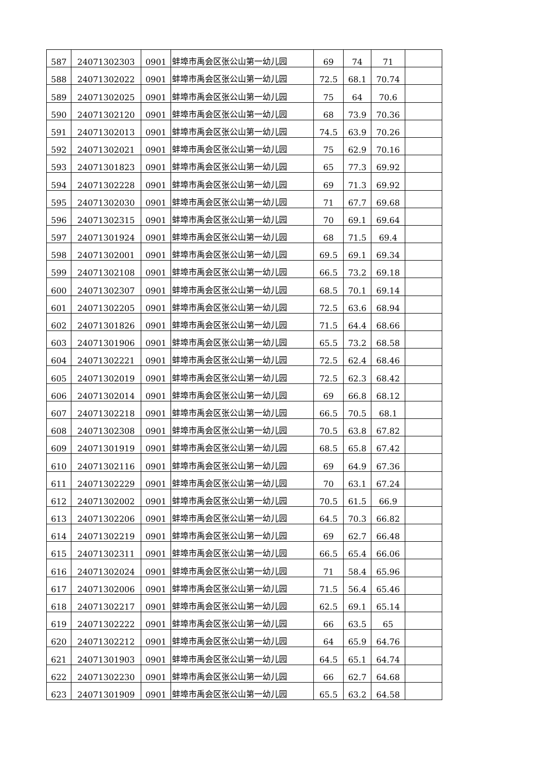| 587 | 24071302303 | 0901 | 蚌埠市禹会区张公山第一幼儿园 | 69 | 74 | 71 | |
| 588 | 24071302022 | 0901 | 蚌埠市禹会区张公山第一幼儿园 | 72.5 | 68.1 | 70.74 | |
| 589 | 24071302025 | 0901 | 蚌埠市禹会区张公山第一幼儿园 | 75 | 64 | 70.6 | |
| 590 | 24071302120 | 0901 | 蚌埠市禹会区张公山第一幼儿园 | 68 | 73.9 | 70.36 | |
| 591 | 24071302013 | 0901 | 蚌埠市禹会区张公山第一幼儿园 | 74.5 | 63.9 | 70.26 | |
| 592 | 24071302021 | 0901 | 蚌埠市禹会区张公山第一幼儿园 | 75 | 62.9 | 70.16 | |
| 593 | 24071301823 | 0901 | 蚌埠市禹会区张公山第一幼儿园 | 65 | 77.3 | 69.92 | |
| 594 | 24071302228 | 0901 | 蚌埠市禹会区张公山第一幼儿园 | 69 | 71.3 | 69.92 | |
| 595 | 24071302030 | 0901 | 蚌埠市禹会区张公山第一幼儿园 | 71 | 67.7 | 69.68 | |
| 596 | 24071302315 | 0901 | 蚌埠市禹会区张公山第一幼儿园 | 70 | 69.1 | 69.64 | |
| 597 | 24071301924 | 0901 | 蚌埠市禹会区张公山第一幼儿园 | 68 | 71.5 | 69.4 | |
| 598 | 24071302001 | 0901 | 蚌埠市禹会区张公山第一幼儿园 | 69.5 | 69.1 | 69.34 | |
| 599 | 24071302108 | 0901 | 蚌埠市禹会区张公山第一幼儿园 | 66.5 | 73.2 | 69.18 | |
| 600 | 24071302307 | 0901 | 蚌埠市禹会区张公山第一幼儿园 | 68.5 | 70.1 | 69.14 | |
| 601 | 24071302205 | 0901 | 蚌埠市禹会区张公山第一幼儿园 | 72.5 | 63.6 | 68.94 | |
| 602 | 24071301826 | 0901 | 蚌埠市禹会区张公山第一幼儿园 | 71.5 | 64.4 | 68.66 | |
| 603 | 24071301906 | 0901 | 蚌埠市禹会区张公山第一幼儿园 | 65.5 | 73.2 | 68.58 | |
| 604 | 24071302221 | 0901 | 蚌埠市禹会区张公山第一幼儿园 | 72.5 | 62.4 | 68.46 | |
| 605 | 24071302019 | 0901 | 蚌埠市禹会区张公山第一幼儿园 | 72.5 | 62.3 | 68.42 | |
| 606 | 24071302014 | 0901 | 蚌埠市禹会区张公山第一幼儿园 | 69 | 66.8 | 68.12 | |
| 607 | 24071302218 | 0901 | 蚌埠市禹会区张公山第一幼儿园 | 66.5 | 70.5 | 68.1 | |
| 608 | 24071302308 | 0901 | 蚌埠市禹会区张公山第一幼儿园 | 70.5 | 63.8 | 67.82 | |
| 609 | 24071301919 | 0901 | 蚌埠市禹会区张公山第一幼儿园 | 68.5 | 65.8 | 67.42 | |
| 610 | 24071302116 | 0901 | 蚌埠市禹会区张公山第一幼儿园 | 69 | 64.9 | 67.36 | |
| 611 | 24071302229 | 0901 | 蚌埠市禹会区张公山第一幼儿园 | 70 | 63.1 | 67.24 | |
| 612 | 24071302002 | 0901 | 蚌埠市禹会区张公山第一幼儿园 | 70.5 | 61.5 | 66.9 | |
| 613 | 24071302206 | 0901 | 蚌埠市禹会区张公山第一幼儿园 | 64.5 | 70.3 | 66.82 | |
| 614 | 24071302219 | 0901 | 蚌埠市禹会区张公山第一幼儿园 | 69 | 62.7 | 66.48 | |
| 615 | 24071302311 | 0901 | 蚌埠市禹会区张公山第一幼儿园 | 66.5 | 65.4 | 66.06 | |
| 616 | 24071302024 | 0901 | 蚌埠市禹会区张公山第一幼儿园 | 71 | 58.4 | 65.96 | |
| 617 | 24071302006 | 0901 | 蚌埠市禹会区张公山第一幼儿园 | 71.5 | 56.4 | 65.46 | |
| 618 | 24071302217 | 0901 | 蚌埠市禹会区张公山第一幼儿园 | 62.5 | 69.1 | 65.14 | |
| 619 | 24071302222 | 0901 | 蚌埠市禹会区张公山第一幼儿园 | 66 | 63.5 | 65 | |
| 620 | 24071302212 | 0901 | 蚌埠市禹会区张公山第一幼儿园 | 64 | 65.9 | 64.76 | |
| 621 | 24071301903 | 0901 | 蚌埠市禹会区张公山第一幼儿园 | 64.5 | 65.1 | 64.74 | |
| 622 | 24071302230 | 0901 | 蚌埠市禹会区张公山第一幼儿园 | 66 | 62.7 | 64.68 | |
| 623 | 24071301909 | 0901 | 蚌埠市禹会区张公山第一幼儿园 | 65.5 | 63.2 | 64.58 | |